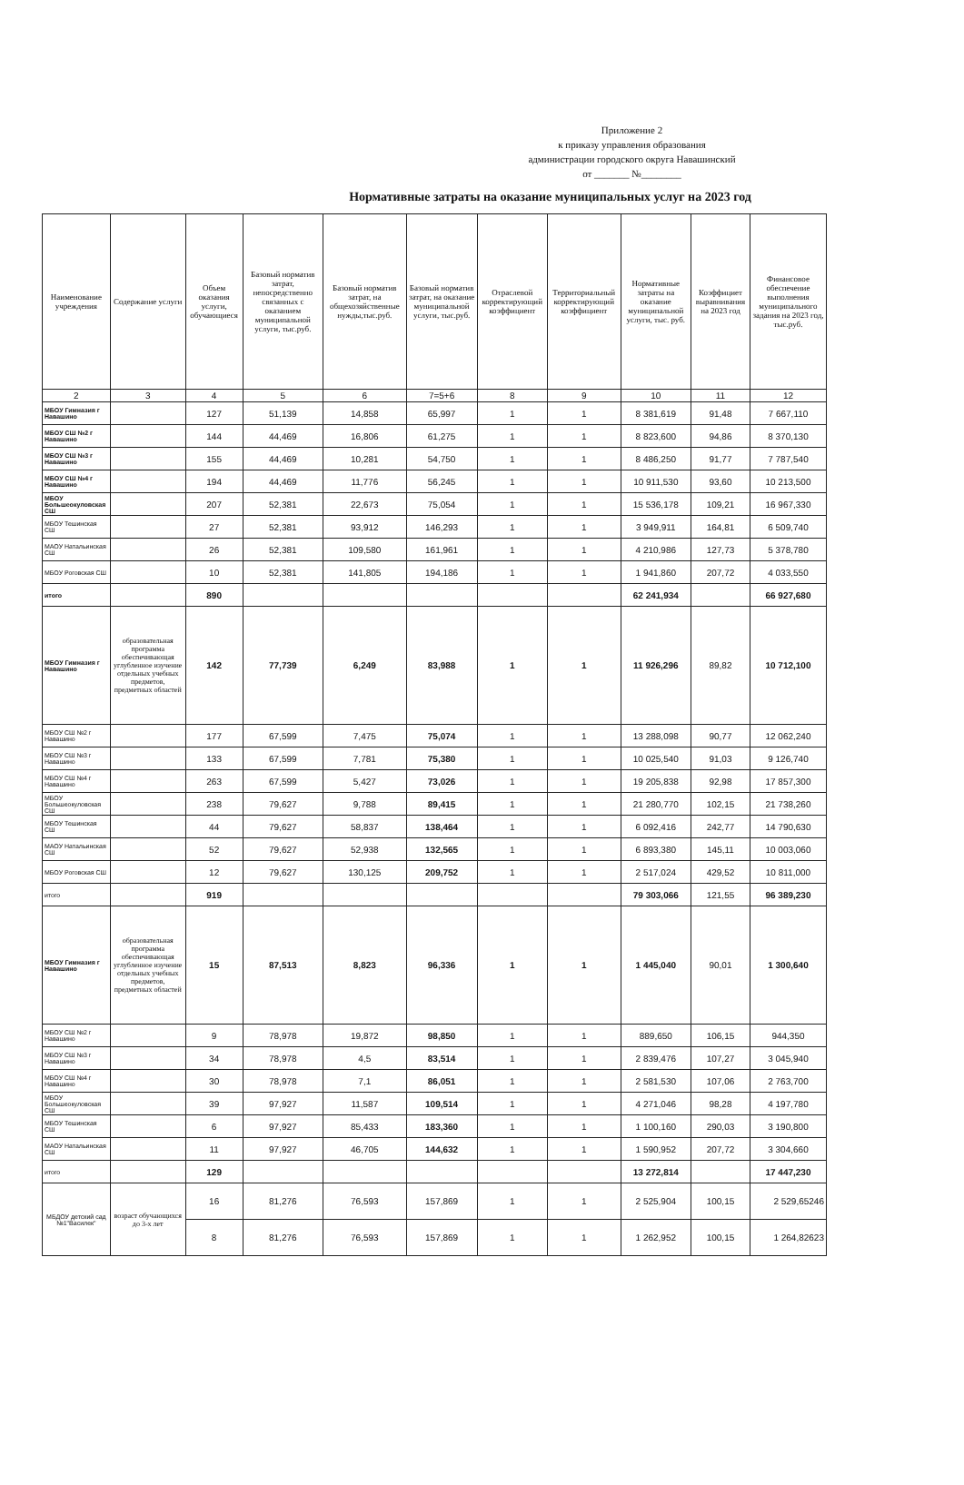Приложение 2
к приказу управления образования
администрации городского округа Навашинский
от _______ №________
Нормативные затраты на оказание муниципальных услуг на 2023 год
| Наименование учреждения | Содержание услуги | Объем оказания услуги, обучающиеся | Базовый норматив затрат, непосредственно связанных с оказанием муниципальной услуги, тыс.руб. | Базовый норматив затрат, на общехозяйственные нужды,тыс.руб. | Базовый норматив затрат, на оказание муниципальной услуги, тыс.руб. | Отраслевой корректирующий коэффициент | Территориальный корректирующий коэффициент | Нормативные затраты на оказание муниципальной услуги, тыс. руб. | Коэффициет выравнивания на 2023 год | Финансовое обеспечение выполнения муниципального задания на 2023 год, тыс.руб. |
| --- | --- | --- | --- | --- | --- | --- | --- | --- | --- | --- |
| 2 | 3 | 4 | 5 | 6 | 7=5+6 | 8 | 9 | 10 | 11 | 12 |
| МБОУ Гимназия г Навашино | | 127 | 51,139 | 14,858 | 65,997 | 1 | 1 | 8 381,619 | 91,48 | 7 667,110 |
| МБОУ СШ №2 г Навашино | | 144 | 44,469 | 16,806 | 61,275 | 1 | 1 | 8 823,600 | 94,86 | 8 370,130 |
| МБОУ СШ №3 г Навашино | | 155 | 44,469 | 10,281 | 54,750 | 1 | 1 | 8 486,250 | 91,77 | 7 787,540 |
| МБОУ СШ №4 г Навашино | | 194 | 44,469 | 11,776 | 56,245 | 1 | 1 | 10 911,530 | 93,60 | 10 213,500 |
| МБОУ Большеокуловская СШ | | 207 | 52,381 | 22,673 | 75,054 | 1 | 1 | 15 536,178 | 109,21 | 16 967,330 |
| МБОУ Тешинская СШ | | 27 | 52,381 | 93,912 | 146,293 | 1 | 1 | 3 949,911 | 164,81 | 6 509,740 |
| МАОУ Натальинская СШ | | 26 | 52,381 | 109,580 | 161,961 | 1 | 1 | 4 210,986 | 127,73 | 5 378,780 |
| МБОУ Роговская СШ | | 10 | 52,381 | 141,805 | 194,186 | 1 | 1 | 1 941,860 | 207,72 | 4 033,550 |
| итого | | 890 | | | | | | 62 241,934 | | 66 927,680 |
| МБОУ Гимназия г Навашино | образовательная программа обеспечивающая углубленное изучение отдельных учебных предметов, предметных областей | 142 | 77,739 | 6,249 | 83,988 | 1 | 1 | 11 926,296 | 89,82 | 10 712,100 |
| МБОУ СШ №2 г Навашино | | 177 | 67,599 | 7,475 | 75,074 | 1 | 1 | 13 288,098 | 90,77 | 12 062,240 |
| МБОУ СШ №3 г Навашино | | 133 | 67,599 | 7,781 | 75,380 | 1 | 1 | 10 025,540 | 91,03 | 9 126,740 |
| МБОУ СШ №4 г Навашино | | 263 | 67,599 | 5,427 | 73,026 | 1 | 1 | 19 205,838 | 92,98 | 17 857,300 |
| МБОУ Большеокуловская СШ | | 238 | 79,627 | 9,788 | 89,415 | 1 | 1 | 21 280,770 | 102,15 | 21 738,260 |
| МБОУ Тешинская СШ | | 44 | 79,627 | 58,837 | 138,464 | 1 | 1 | 6 092,416 | 242,77 | 14 790,630 |
| МАОУ Натальинская СШ | | 52 | 79,627 | 52,938 | 132,565 | 1 | 1 | 6 893,380 | 145,11 | 10 003,060 |
| МБОУ Роговская СШ | | 12 | 79,627 | 130,125 | 209,752 | 1 | 1 | 2 517,024 | 429,52 | 10 811,000 |
| итого | | 919 | | | | | | 79 303,066 | 121,55 | 96 389,230 |
| МБОУ Гимназия г Навашино | образовательная программа обеспечивающая углубленное изучение отдельных учебных предметов, предметных областей | 15 | 87,513 | 8,823 | 96,336 | 1 | 1 | 1 445,040 | 90,01 | 1 300,640 |
| МБОУ СШ №2 г Навашино | | 9 | 78,978 | 19,872 | 98,850 | 1 | 1 | 889,650 | 106,15 | 944,350 |
| МБОУ СШ №3 г Навашино | | 34 | 78,978 | 4,5 | 83,514 | 1 | 1 | 2 839,476 | 107,27 | 3 045,940 |
| МБОУ СШ №4 г Навашино | | 30 | 78,978 | 7,1 | 86,051 | 1 | 1 | 2 581,530 | 107,06 | 2 763,700 |
| МБОУ Большеокуловская СШ | | 39 | 97,927 | 11,587 | 109,514 | 1 | 1 | 4 271,046 | 98,28 | 4 197,780 |
| МБОУ Тешинская СШ | | 6 | 97,927 | 85,433 | 183,360 | 1 | 1 | 1 100,160 | 290,03 | 3 190,800 |
| МАОУ Натальинская СШ | | 11 | 97,927 | 46,705 | 144,632 | 1 | 1 | 1 590,952 | 207,72 | 3 304,660 |
| итого | | 129 | | | | | | 13 272,814 | | 17 447,230 |
| МБДОУ детский сад №1"Василек" | возраст обучающихся до 3-х лет | 16 | 81,276 | 76,593 | 157,869 | 1 | 1 | 2 525,904 | 100,15 | 2 529,65246 |
| | | 8 | 81,276 | 76,593 | 157,869 | 1 | 1 | 1 262,952 | 100,15 | 1 264,82623 |